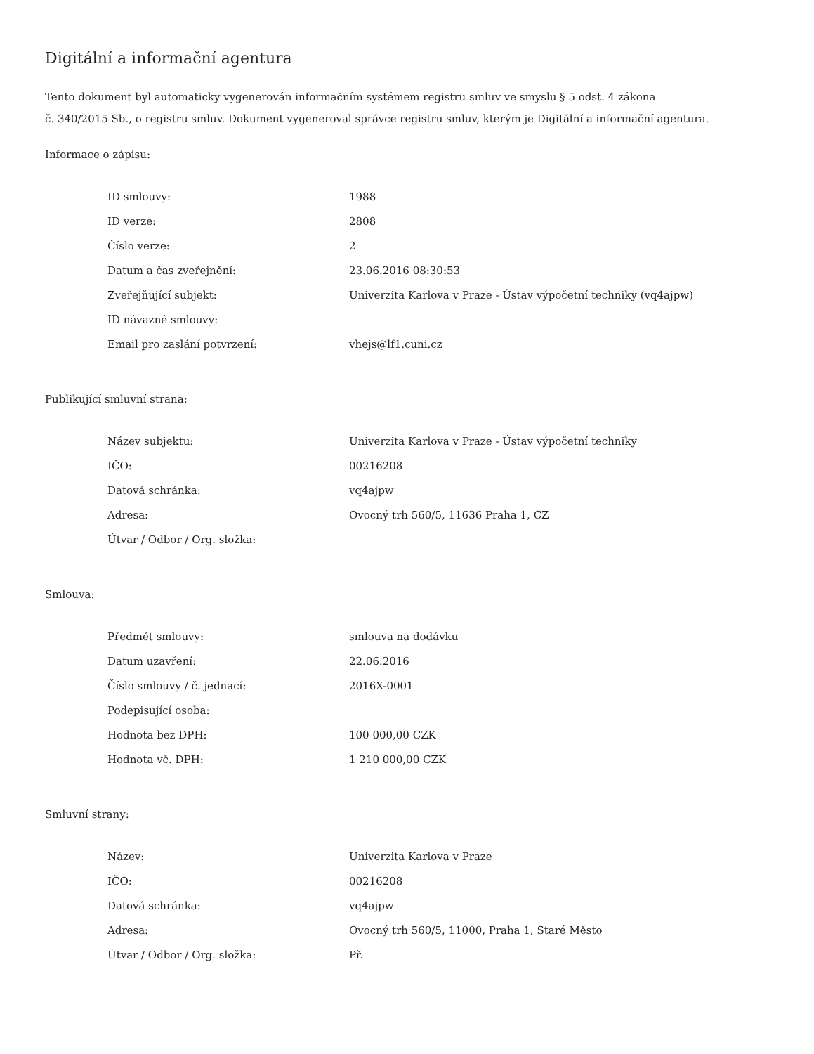Digitální a informační agentura
Tento dokument byl automaticky vygenerován informačním systémem registru smluv ve smyslu § 5 odst. 4 zákona
č. 340/2015 Sb., o registru smluv. Dokument vygeneroval správce registru smluv, kterým je Digitální a informační agentura.
Informace o zápisu:
| ID smlouvy: | 1988 |
| ID verze: | 2808 |
| Číslo verze: | 2 |
| Datum a čas zveřejnění: | 23.06.2016 08:30:53 |
| Zveřejňující subjekt: | Univerzita Karlova v Praze - Ústav výpočetní techniky (vq4ajpw) |
| ID návazné smlouvy: | |
| Email pro zaslání potvrzení: | vhejs@lf1.cuni.cz |
Publikující smluvní strana:
| Název subjektu: | Univerzita Karlova v Praze - Ústav výpočetní techniky |
| IČO: | 00216208 |
| Datová schránka: | vq4ajpw |
| Adresa: | Ovocný trh 560/5, 11636 Praha 1, CZ |
| Útvar / Odbor / Org. složka: | |
Smlouva:
| Předmět smlouvy: | smlouva na dodávku |
| Datum uzavření: | 22.06.2016 |
| Číslo smlouvy / č. jednací: | 2016X-0001 |
| Podepisující osoba: | |
| Hodnota bez DPH: | 100 000,00 CZK |
| Hodnota vč. DPH: | 1 210 000,00 CZK |
Smluvní strany:
| Název: | Univerzita Karlova v Praze |
| IČO: | 00216208 |
| Datová schránka: | vq4ajpw |
| Adresa: | Ovocný trh 560/5, 11000, Praha 1, Staré Město |
| Útvar / Odbor / Org. složka: | Př. |